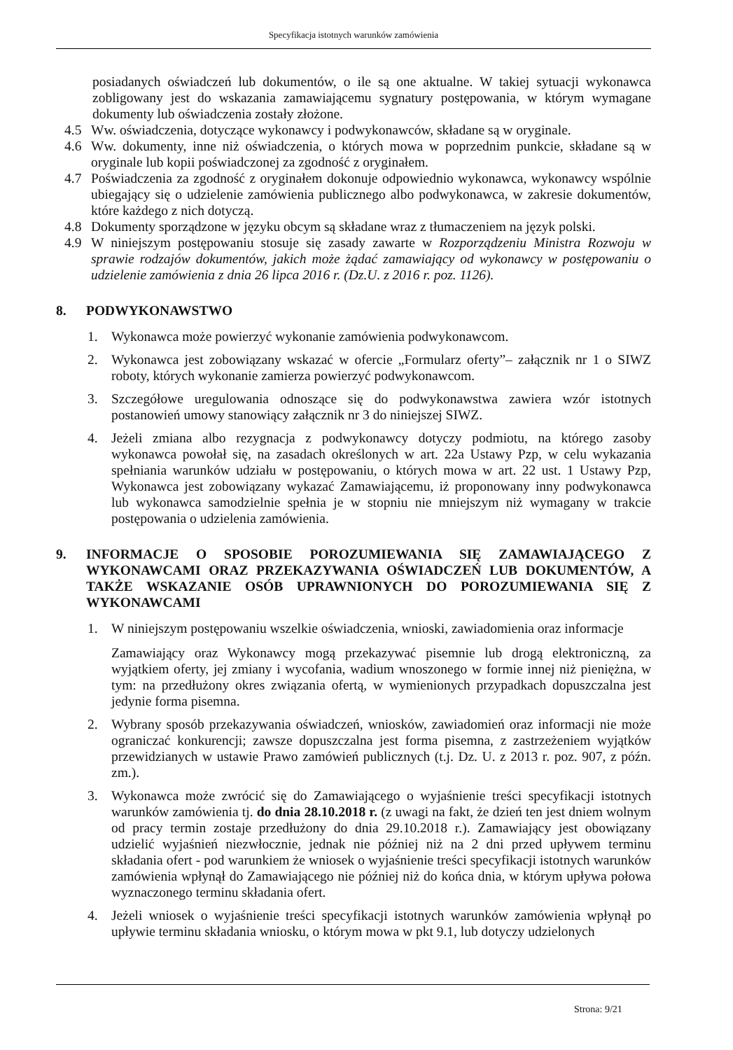Specyfikacja istotnych warunków zamówienia
posiadanych oświadczeń lub dokumentów, o ile są one aktualne. W takiej sytuacji wykonawca zobligowany jest do wskazania zamawiającemu sygnatury postępowania, w którym wymagane dokumenty lub oświadczenia zostały złożone.
4.5 Ww. oświadczenia, dotyczące wykonawcy i podwykonawców, składane są w oryginale.
4.6 Ww. dokumenty, inne niż oświadczenia, o których mowa w poprzednim punkcie, składane są w oryginale lub kopii poświadczonej za zgodność z oryginałem.
4.7 Poświadczenia za zgodność z oryginałem dokonuje odpowiednio wykonawca, wykonawcy wspólnie ubiegający się o udzielenie zamówienia publicznego albo podwykonawca, w zakresie dokumentów, które każdego z nich dotyczą.
4.8 Dokumenty sporządzone w języku obcym są składane wraz z tłumaczeniem na język polski.
4.9 W niniejszym postępowaniu stosuje się zasady zawarte w Rozporządzeniu Ministra Rozwoju w sprawie rodzajów dokumentów, jakich może żądać zamawiający od wykonawcy w postępowaniu o udzielenie zamówienia z dnia 26 lipca 2016 r. (Dz.U. z 2016 r. poz. 1126).
8. PODWYKONAWSTWO
1.
Wykonawca może powierzyć wykonanie zamówienia podwykonawcom.
2.
Wykonawca jest zobowiązany wskazać w ofercie „Formularz oferty”– załącznik nr 1 o SIWZ roboty, których wykonanie zamierza powierzyć podwykonawcom.
3.
Szczegółowe uregulowania odnoszące się do podwykonawstwa zawiera wzór istotnych postanowień umowy stanowiący załącznik nr 3 do niniejszej SIWZ.
4.
Jeżeli zmiana albo rezygnacja z podwykonawcy dotyczy podmiotu, na którego zasoby wykonawca powołał się, na zasadach określonych w art. 22a Ustawy Pzp, w celu wykazania spełniania warunków udziału w postępowaniu, o których mowa w art. 22 ust. 1 Ustawy Pzp, Wykonawca jest zobowiązany wykazać Zamawiającemu, iż proponowany inny podwykonawca lub wykonawca samodzielnie spełnia je w stopniu nie mniejszym niż wymagany w trakcie postępowania o udzielenia zamówienia.
9. INFORMACJE O SPOSOBIE POROZUMIEWANIA SIĘ ZAMAWIAJĄCEGO Z WYKONAWCAMI ORAZ PRZEKAZYWANIA OŚWIADCZEŃ LUB DOKUMENTÓW, A TAKŻE WSKAZANIE OSÓB UPRAWNIONYCH DO POROZUMIEWANIA SIĘ Z WYKONAWCAMI
1.
W niniejszym postępowaniu wszelkie oświadczenia, wnioski, zawiadomienia oraz informacje
Zamawiający oraz Wykonawcy mogą przekazywać pisemnie lub drogą elektroniczną, za wyjątkiem oferty, jej zmiany i wycofania, wadium wnoszonego w formie innej niż pieniężna, w tym: na przedłużony okres związania ofertą, w wymienionych przypadkach dopuszczalna jest jedynie forma pisemna.
2.
Wybrany sposób przekazywania oświadczeń, wniosków, zawiadomień oraz informacji nie może ograniczać konkurencji; zawsze dopuszczalna jest forma pisemna, z zastrzeżeniem wyjątków przewidzianych w ustawie Prawo zamówień publicznych (t.j. Dz. U. z 2013 r. poz. 907, z późn. zm.).
3.
Wykonawca może zwrócić się do Zamawiającego o wyjaśnienie treści specyfikacji istotnych warunków zamówienia tj. do dnia 28.10.2018 r. (z uwagi na fakt, że dzień ten jest dniem wolnym od pracy termin zostaje przedłużony do dnia 29.10.2018 r.). Zamawiający jest obowiązany udzielić wyjaśnień niezwłocznie, jednak nie później niż na 2 dni przed upływem terminu składania ofert - pod warunkiem że wniosek o wyjaśnienie treści specyfikacji istotnych warunków zamówienia wpłynął do Zamawiającego nie później niż do końca dnia, w którym upływa połowa wyznaczonego terminu składania ofert.
4.
Jeżeli wniosek o wyjaśnienie treści specyfikacji istotnych warunków zamówienia wpłynął po upływie terminu składania wniosku, o którym mowa w pkt 9.1, lub dotyczy udzielonych
Strona: 9/21